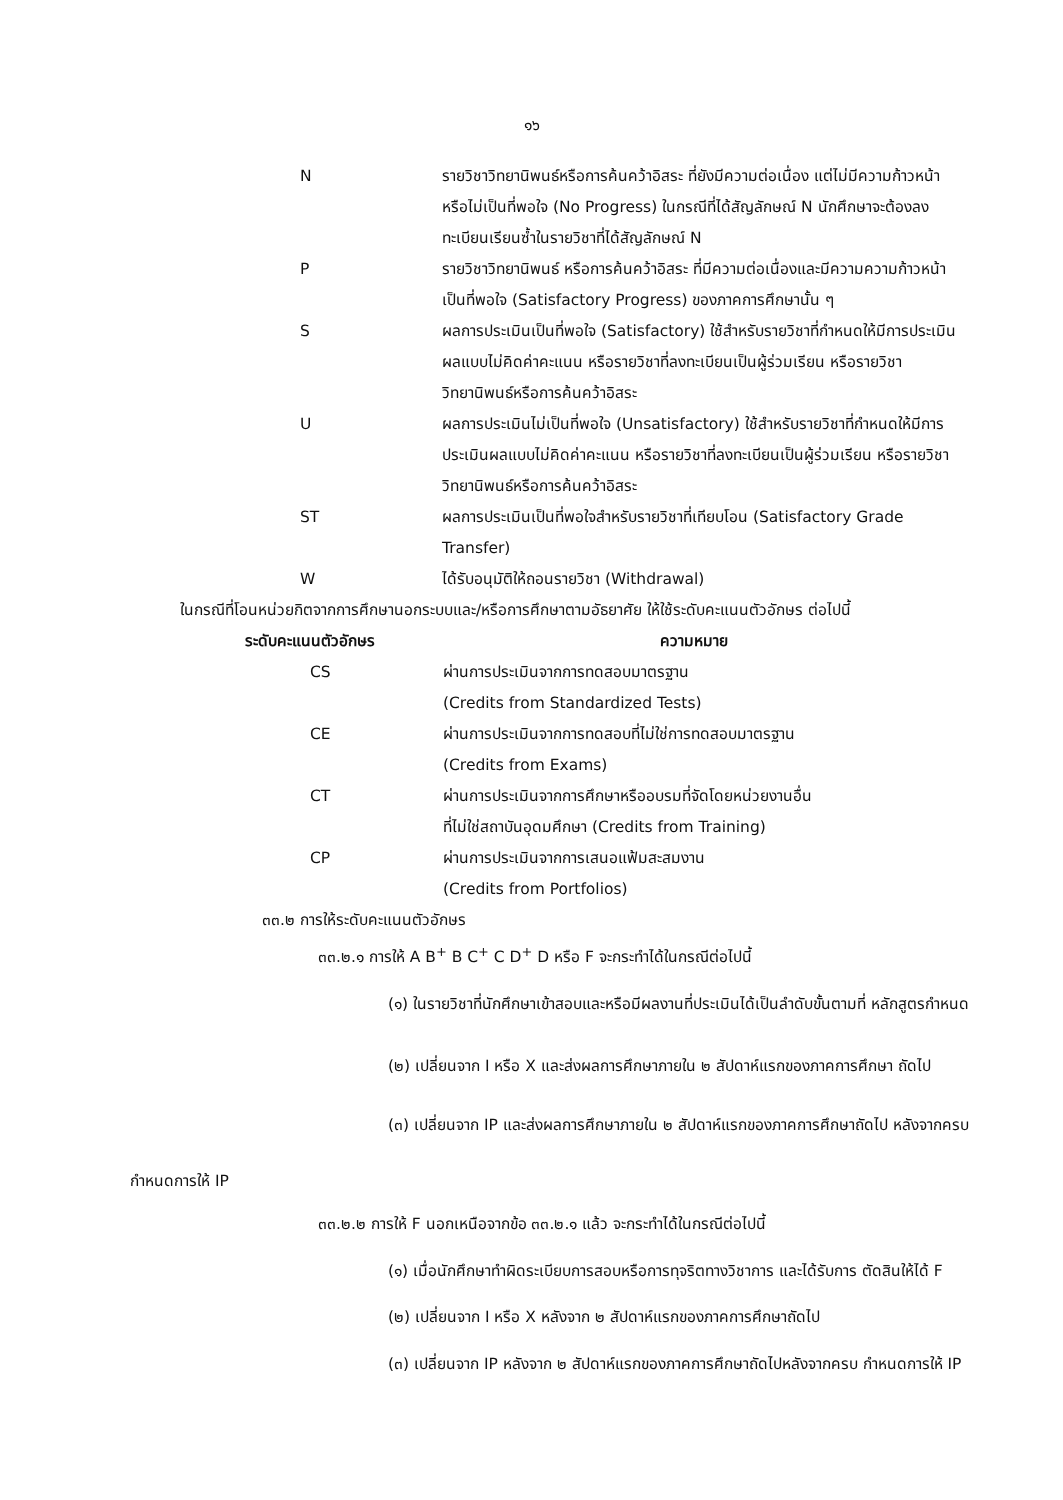๑๖
| N | รายวิชาวิทยานิพนธ์หรือการค้นคว้าอิสระ ที่ยังมีความต่อเนื่อง แต่ไม่มีความก้าวหน้า หรือไม่เป็นที่พอใจ (No Progress) ในกรณีที่ได้สัญลักษณ์ N นักศึกษาจะต้องลงทะเบียนเรียนซ้ำในรายวิชาที่ได้สัญลักษณ์ N |
| P | รายวิชาวิทยานิพนธ์ หรือการค้นคว้าอิสระ ที่มีความต่อเนื่องและมีความความก้าวหน้าเป็นที่พอใจ (Satisfactory Progress) ของภาคการศึกษานั้น ๆ |
| S | ผลการประเมินเป็นที่พอใจ (Satisfactory) ใช้สำหรับรายวิชาที่กำหนดให้มีการประเมินผลแบบไม่คิดค่าคะแนน หรือรายวิชาที่ลงทะเบียนเป็นผู้ร่วมเรียน หรือรายวิชาวิทยานิพนธ์หรือการค้นคว้าอิสระ |
| U | ผลการประเมินไม่เป็นที่พอใจ (Unsatisfactory) ใช้สำหรับรายวิชาที่กำหนดให้มีการประเมินผลแบบไม่คิดค่าคะแนน หรือรายวิชาที่ลงทะเบียนเป็นผู้ร่วมเรียน หรือรายวิชาวิทยานิพนธ์หรือการค้นคว้าอิสระ |
| ST | ผลการประเมินเป็นที่พอใจสำหรับรายวิชาที่เทียบโอน (Satisfactory Grade Transfer) |
| W | ได้รับอนุมัติให้ถอนรายวิชา (Withdrawal) |
ในกรณีที่โอนหน่วยกิตจากการศึกษานอกระบบและ/หรือการศึกษาตามอัธยาศัย ให้ใช้ระดับคะแนนตัวอักษร ต่อไปนี้
| ระดับคะแนนตัวอักษร | ความหมาย |
| --- | --- |
| CS | ผ่านการประเมินจากการทดสอบมาตรฐาน (Credits from Standardized Tests) |
| CE | ผ่านการประเมินจากการทดสอบที่ไม่ใช่การทดสอบมาตรฐาน (Credits from Exams) |
| CT | ผ่านการประเมินจากการศึกษาหรืออบรมที่จัดโดยหน่วยงานอื่น ที่ไม่ใช่สถาบันอุดมศึกษา (Credits from Training) |
| CP | ผ่านการประเมินจากการเสนอแฟ้มสะสมงาน (Credits from Portfolios) |
๓๓.๒ การให้ระดับคะแนนตัวอักษร
๓๓.๒.๑ การให้ A B<sup>+</sup> B C<sup>+</sup> C D<sup>+</sup> D หรือ F จะกระทำได้ในกรณีต่อไปนี้
(๑) ในรายวิชาที่นักศึกษาเข้าสอบและหรือมีผลงานที่ประเมินได้เป็นลำดับขั้นตามที่ หลักสูตรกำหนด
(๒) เปลี่ยนจาก I หรือ X และส่งผลการศึกษาภายใน ๒ สัปดาห์แรกของภาคการศึกษา ถัดไป
(๓) เปลี่ยนจาก IP และส่งผลการศึกษาภายใน ๒ สัปดาห์แรกของภาคการศึกษาถัดไป หลังจากครบกำหนดการให้ IP
๓๓.๒.๒ การให้ F นอกเหนือจากข้อ ๓๓.๒.๑ แล้ว จะกระทำได้ในกรณีต่อไปนี้
(๑) เมื่อนักศึกษาทำผิดระเบียบการสอบหรือการทุจริตทางวิชาการ และได้รับการ ตัดสินให้ได้ F
(๒) เปลี่ยนจาก I หรือ X หลังจาก ๒ สัปดาห์แรกของภาคการศึกษาถัดไป
(๓) เปลี่ยนจาก IP หลังจาก ๒ สัปดาห์แรกของภาคการศึกษาถัดไปหลังจากครบ กำหนดการให้ IP